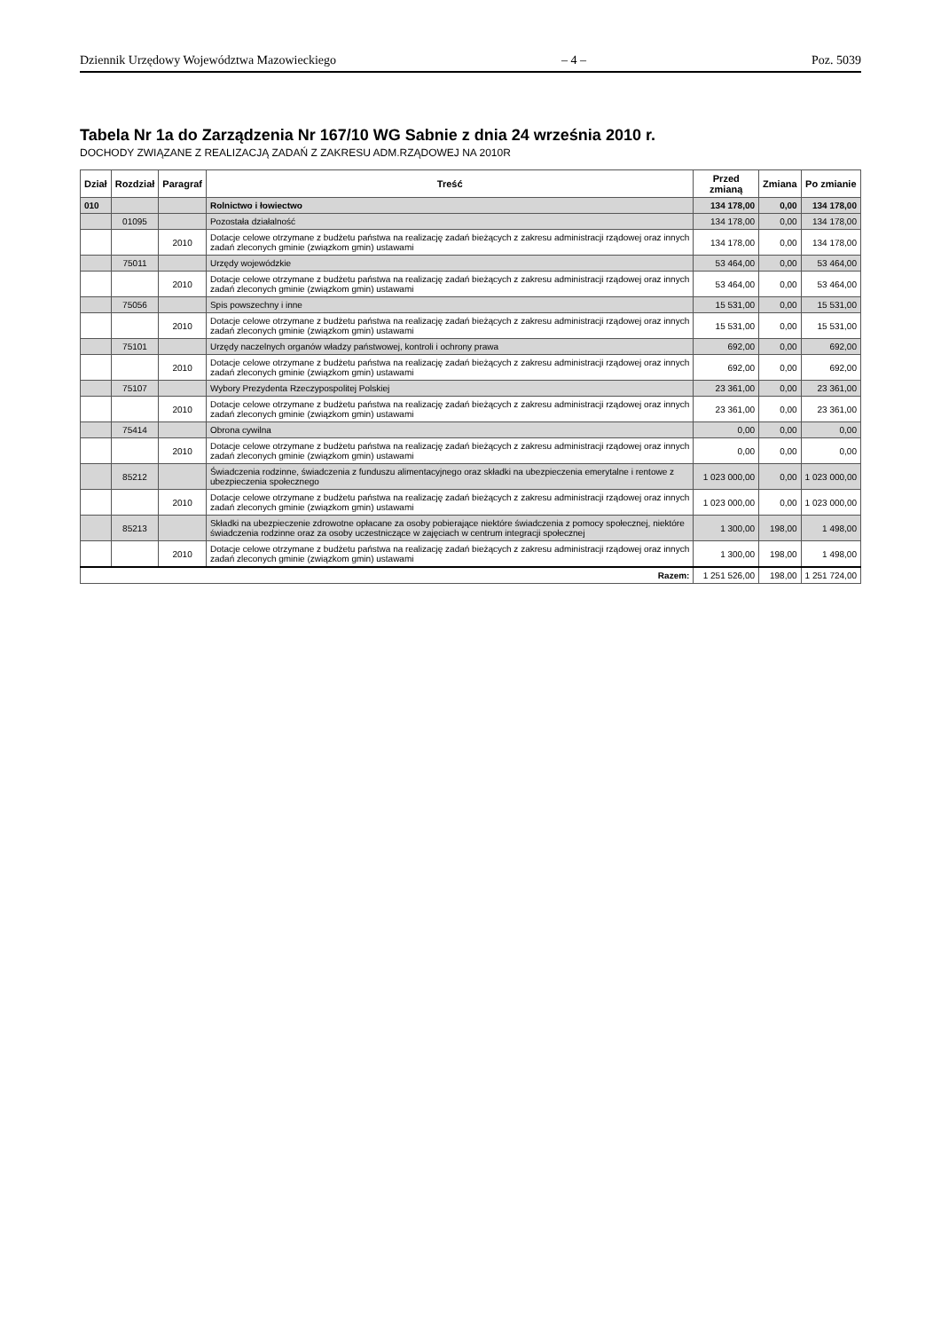Dziennik Urzędowy Województwa Mazowieckiego – 4 – Poz. 5039
Tabela Nr 1a do Zarządzenia Nr 167/10 WG Sabnie z dnia 24 września 2010 r.
DOCHODY ZWIĄZANE Z REALIZACJĄ ZADAŃ Z ZAKRESU ADM.RZĄDOWEJ NA 2010R
| Dział | Rozdział | Paragraf | Treść | Przed zmianą | Zmiana | Po zmianie |
| --- | --- | --- | --- | --- | --- | --- |
| 010 | | | Rolnictwo i łowiectwo | 134 178,00 | 0,00 | 134 178,00 |
| | 01095 | | Pozostała działalność | 134 178,00 | 0,00 | 134 178,00 |
| | | 2010 | Dotacje celowe otrzymane z budżetu państwa na realizację zadań bieżących z zakresu administracji rządowej oraz innych zadań zleconych gminie (związkom gmin) ustawami | 134 178,00 | 0,00 | 134 178,00 |
| | 75011 | | Urzędy wojewódzkie | 53 464,00 | 0,00 | 53 464,00 |
| | | 2010 | Dotacje celowe otrzymane z budżetu państwa na realizację zadań bieżących z zakresu administracji rządowej oraz innych zadań zleconych gminie (związkom gmin) ustawami | 53 464,00 | 0,00 | 53 464,00 |
| | 75056 | | Spis powszechny i inne | 15 531,00 | 0,00 | 15 531,00 |
| | | 2010 | Dotacje celowe otrzymane z budżetu państwa na realizację zadań bieżących z zakresu administracji rządowej oraz innych zadań zleconych gminie (związkom gmin) ustawami | 15 531,00 | 0,00 | 15 531,00 |
| | 75101 | | Urzędy naczelnych organów władzy państwowej, kontroli i ochrony prawa | 692,00 | 0,00 | 692,00 |
| | | 2010 | Dotacje celowe otrzymane z budżetu państwa na realizację zadań bieżących z zakresu administracji rządowej oraz innych zadań zleconych gminie (związkom gmin) ustawami | 692,00 | 0,00 | 692,00 |
| | 75107 | | Wybory Prezydenta Rzeczypospolitej Polskiej | 23 361,00 | 0,00 | 23 361,00 |
| | | 2010 | Dotacje celowe otrzymane z budżetu państwa na realizację zadań bieżących z zakresu administracji rządowej oraz innych zadań zleconych gminie (związkom gmin) ustawami | 23 361,00 | 0,00 | 23 361,00 |
| | 75414 | | Obrona cywilna | 0,00 | 0,00 | 0,00 |
| | | 2010 | Dotacje celowe otrzymane z budżetu państwa na realizację zadań bieżących z zakresu administracji rządowej oraz innych zadań zleconych gminie (związkom gmin) ustawami | 0,00 | 0,00 | 0,00 |
| | 85212 | | Świadczenia rodzinne, świadczenia z funduszu alimentacyjnego oraz składki na ubezpieczenia emerytalne i rentowe z ubezpieczenia społecznego | 1 023 000,00 | 0,00 | 1 023 000,00 |
| | | 2010 | Dotacje celowe otrzymane z budżetu państwa na realizację zadań bieżących z zakresu administracji rządowej oraz innych zadań zleconych gminie (związkom gmin) ustawami | 1 023 000,00 | 0,00 | 1 023 000,00 |
| | 85213 | | Składki na ubezpieczenie zdrowotne opłacane za osoby pobierające niektóre świadczenia z pomocy społecznej, niektóre świadczenia rodzinne oraz za osoby uczestniczące w zajęciach w centrum integracji społecznej | 1 300,00 | 198,00 | 1 498,00 |
| | | 2010 | Dotacje celowe otrzymane z budżetu państwa na realizację zadań bieżących z zakresu administracji rządowej oraz innych zadań zleconych gminie (związkom gmin) ustawami | 1 300,00 | 198,00 | 1 498,00 |
| Razem: | | | | 1 251 526,00 | 198,00 | 1 251 724,00 |